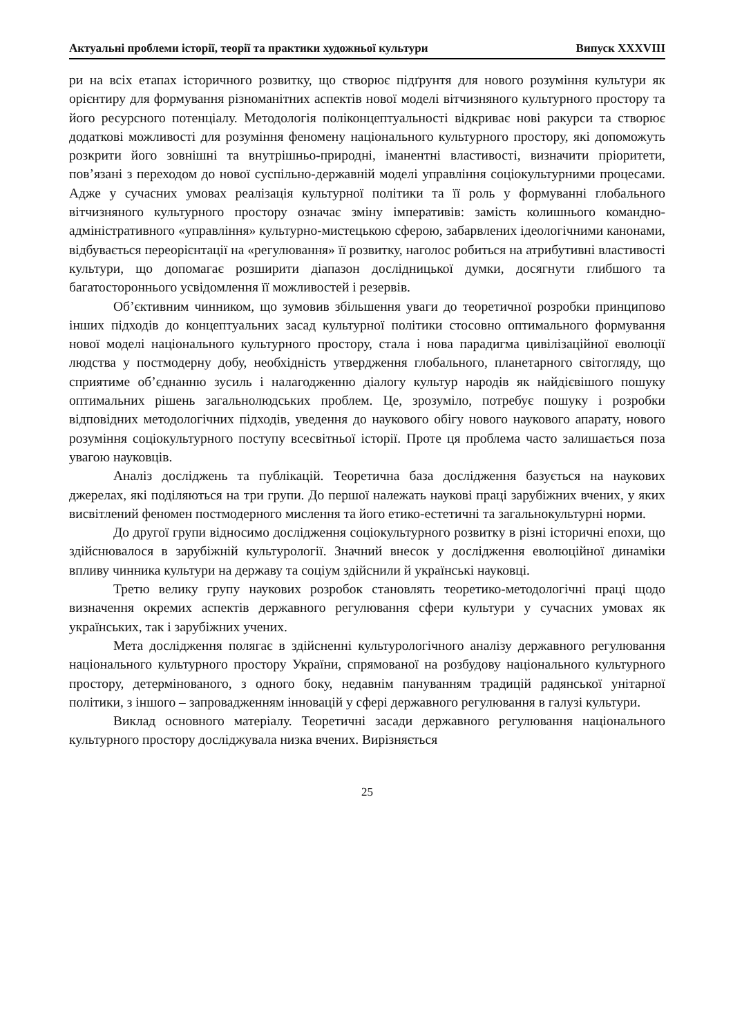Актуальні проблеми історії, теорії та практики художньої культури Випуск XXXVIII
ри на всіх етапах історичного розвитку, що створює підґрунтя для нового розуміння культури як орієнтиру для формування різноманітних аспектів нової моделі вітчизняного культурного простору та його ресурсного потенціалу. Методологія поліконцептуальності відкриває нові ракурси та створює додаткові можливості для розуміння феномену національного культурного простору, які допоможуть розкрити його зовнішні та внутрішньо-природні, іманентні властивості, визначити пріоритети, пов’язані з переходом до нової суспільно-державній моделі управління соціокультурними процесами. Адже у сучасних умовах реалізація культурної політики та її роль у формуванні глобального вітчизняного культурного простору означає зміну імперативів: замість колишнього командно-адміністративного «управління» культурно-мистецькою сферою, забарвлених ідеологічними канонами, відбувається переорієнтації на «регулювання» її розвитку, наголос робиться на атрибутивні властивості культури, що допомагає розширити діапазон дослідницької думки, досягнути глибшого та багатостороннього усвідомлення її можливостей і резервів.
Об’єктивним чинником, що зумовив збільшення уваги до теоретичної розробки принципово інших підходів до концептуальних засад культурної політики стосовно оптимального формування нової моделі національного культурного простору, стала і нова парадигма цивілізаційної еволюції людства у постмодерну добу, необхідність утвердження глобального, планетарного світогляду, що сприятиме об’єднанню зусиль і налагодженню діалогу культур народів як найдієвішого пошуку оптимальних рішень загальнолюдських проблем. Це, зрозуміло, потребує пошуку і розробки відповідних методологічних підходів, уведення до наукового обігу нового наукового апарату, нового розуміння соціокультурного поступу всесвітньої історії. Проте ця проблема часто залишається поза увагою науковців.
Аналіз досліджень та публікацій. Теоретична база дослідження базується на наукових джерелах, які поділяються на три групи. До першої належать наукові праці зарубіжних вчених, у яких висвітлений феномен постмодерного мислення та його етико-естетичні та загальнокультурні норми.
До другої групи відносимо дослідження соціокультурного розвитку в різні історичні епохи, що здійснювалося в зарубіжній культурології. Значний внесок у дослідження еволюційної динаміки впливу чинника культури на державу та соціум здійснили й українські науковці.
Третю велику групу наукових розробок становлять теоретико-методологічні праці щодо визначення окремих аспектів державного регулювання сфери культури у сучасних умовах як українських, так і зарубіжних учених.
Мета дослідження полягає в здійсненні культурологічного аналізу державного регулювання національного культурного простору України, спрямованої на розбудову національного культурного простору, детермінованого, з одного боку, недавнім пануванням традицій радянської унітарної політики, з іншого – запровадженням інновацій у сфері державного регулювання в галузі культури.
Виклад основного матеріалу. Теоретичні засади державного регулювання національного культурного простору досліджувала низка вчених. Вирізняється
25